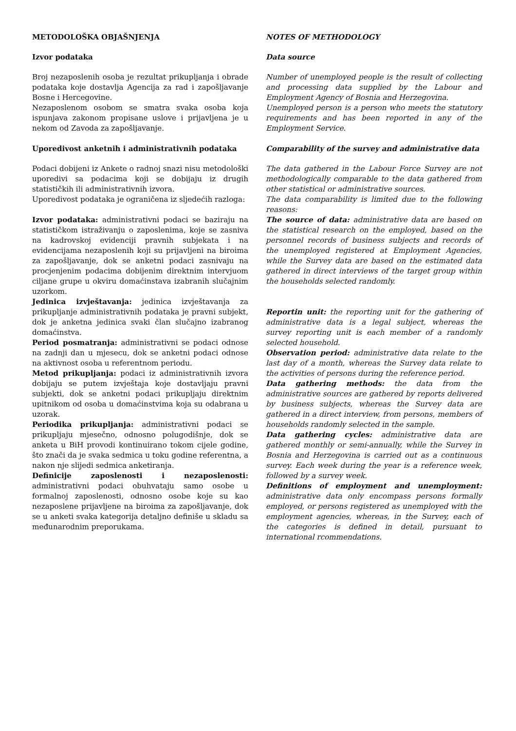METODOLOŠKA OBJAŠNJENJA
Izvor podataka
Broj nezaposlenih osoba je rezultat prikupljanja i obrade podataka koje dostavlja Agencija za rad i zapošljavanje Bosne i Hercegovine.
Nezaposlenom osobom se smatra svaka osoba koja ispunjava zakonom propisane uslove i prijavljena je u nekom od Zavoda za zapošljavanje.
Uporedivost anketnih i administrativnih podataka
Podaci dobijeni iz Ankete o radnoj snazi nisu metodološki uporedivi sa podacima koji se dobijaju iz drugih statističkih ili administrativnih izvora.
Uporedivost podataka je ograničena iz sljedećih razloga:
Izvor podataka: administrativni podaci se baziraju na statističkom istraživanju o zaposlenima, koje se zasniva na kadrovskoj evidenciji pravnih subjekata i na evidencijama nezaposlenih koji su prijavljeni na biroima za zapošljavanje, dok se anketni podaci zasnivaju na procjenjenim podacima dobijenim direktnim intervjuom ciljane grupe u okviru domaćinstava izabranih slučajnim uzorkom.
Jedinica izvještavanja: jedinica izvještavanja za prikupljanje administrativnih podataka je pravni subjekt, dok je anketna jedinica svaki član slučajno izabranog domaćinstva.
Period posmatranja: administrativni se podaci odnose na zadnji dan u mjesecu, dok se anketni podaci odnose na aktivnost osoba u referentnom periodu.
Metod prikupljanja: podaci iz administrativnih izvora dobijaju se putem izvještaja koje dostavljaju pravni subjekti, dok se anketni podaci prikupljaju direktnim upitnikom od osoba u domaćinstvima koja su odabrana u uzorak.
Periodika prikupljanja: administrativni podaci se prikupljaju mjesečno, odnosno polugodišnje, dok se anketa u BiH provodi kontinuirano tokom cijele godine, što znači da je svaka sedmica u toku godine referentna, a nakon nje slijedi sedmica anketiranja.
Definicije zaposlenosti i nezaposlenosti: administrativni podaci obuhvataju samo osobe u formalnoj zaposlenosti, odnosno osobe koje su kao nezaposlene prijavljene na biroima za zapošljavanje, dok se u anketi svaka kategorija detaljno definiše u skladu sa međunarodnim preporukama.
NOTES OF METHODOLOGY
Data source
Number of unemployed people is the result of collecting and processing data supplied by the Labour and Employment Agency of Bosnia and Herzegovina.
Unemployed person is a person who meets the statutory requirements and has been reported in any of the Employment Service.
Comparability of the survey and administrative data
The data gathered in the Labour Force Survey are not methodologically comparable to the data gathered from other statistical or administrative sources.
The data comparability is limited due to the following reasons:
The source of data: administrative data are based on the statistical research on the employed, based on the personnel records of business subjects and records of the unemployed registered at Employment Agencies, while the Survey data are based on the estimated data gathered in direct interviews of the target group within the households selected randomly.
Reportin unit: the reporting unit for the gathering of administrative data is a legal subject, whereas the survey reporting unit is each member of a randomly selected household.
Observation period: administrative data relate to the last day of a month, whereas the Survey data relate to the activities of persons during the reference period.
Data gathering methods: the data from the administrative sources are gathered by reports delivered by business subjects, whereas the Survey data are gathered in a direct interview, from persons, members of households randomly selected in the sample.
Data gathering cycles: administrative data are gathered monthly or semi-annually, while the Survey in Bosnia and Herzegovina is carried out as a continuous survey. Each week during the year is a reference week, followed by a survey week.
Definitions of employment and unemployment: administrative data only encompass persons formally employed, or persons registered as unemployed with the employment agencies, whereas, in the Survey, each of the categories is defined in detail, pursuant to international rcommendations.